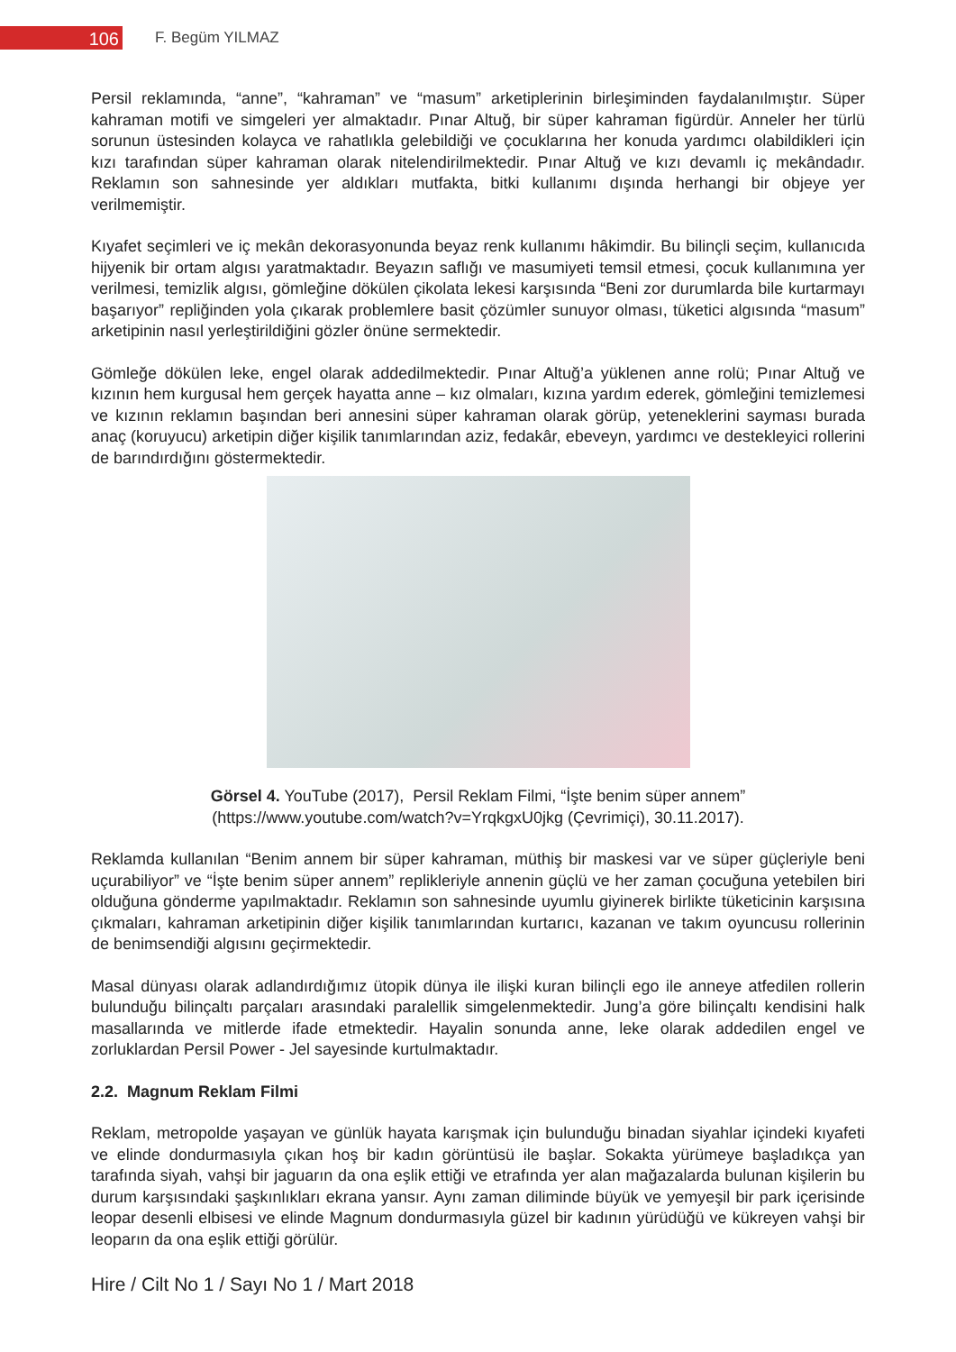106
F. Begüm YILMAZ
Persil reklamında, “anne”, “kahraman” ve “masum” arketiplerinin birleşiminden faydalanılmıştır. Süper kahraman motifi ve simgeleri yer almaktadır. Pınar Altuğ, bir süper kahraman figürdür. Anneler her türlü sorunun üstesinden kolayca ve rahatlıkla gelebildiği ve çocuklarına her konuda yardımcı olabildikleri için kızı tarafından süper kahraman olarak nitelendirilmektedir. Pınar Altuğ ve kızı devamlı iç mekândadır. Reklamın son sahnesinde yer aldıkları mutfakta, bitki kullanımı dışında herhangi bir objeye yer verilmemiştir.
Kıyafet seçimleri ve iç mekân dekorasyonunda beyaz renk kullanımı hâkimdir. Bu bilinçli seçim, kullanıcıda hijyenik bir ortam algısı yaratmaktadır. Beyazın saflığı ve masumiyeti temsil etmesi, çocuk kullanımına yer verilmesi, temizlik algısı, gömleğine dökülen çikolata lekesi karşısında “Beni zor durumlarda bile kurtarmayı başarıyor” repliğinden yola çıkarak problemlere basit çözümler sunuyor olması, tüketici algısında “masum” arketipinin nasıl yerleştirildiğini gözler önüne sermektedir.
Gömleğe dökülen leke, engel olarak addedilmektedir. Pınar Altuğ’a yüklenen anne rolü; Pınar Altuğ ve kızının hem kurgusal hem gerçek hayatta anne – kız olmaları, kızına yardım ederek, gömleğini temizlemesi ve kızının reklamın başından beri annesini süper kahraman olarak görüp, yeteneklerini sayması burada anaç (koruyucu) arketipin diğer kişilik tanımlarından aziz, fedakâr, ebeveyn, yardımcı ve destekleyici rollerini de barındırdığını göstermektedir.
Görsel 4. YouTube (2017), Persil Reklam Filmi, “İşte benim süper annem”
(https://www.youtube.com/watch?v=YrqkgxU0jkg (Çevrimiçi), 30.11.2017).
Reklamda kullanılan “Benim annem bir süper kahraman, müthiş bir maskesi var ve süper güçleriyle beni uçurabiliyor” ve “İşte benim süper annem” replikleriyle annenin güçlü ve her zaman çocuğuna yetebilen biri olduğuna gönderme yapılmaktadır. Reklamın son sahnesinde uyumlu giyinerek birlikte tüketicinin karşısına çıkmaları, kahraman arketipinin diğer kişilik tanımlarından kurtarıcı, kazanan ve takım oyuncusu rollerinin de benimsendiği algısını geçirmektedir.
Masal dünyası olarak adlandırdığımız ütopik dünya ile ilişki kuran bilinçli ego ile anneye atfedilen rollerin bulunduğu bilinçaltı parçaları arasındaki paralellik simgelenmektedir. Jung’a göre bilinçaltı kendisini halk masallarında ve mitlerde ifade etmektedir. Hayalin sonunda anne, leke olarak addedilen engel ve zorluklardan Persil Power - Jel sayesinde kurtulmaktadır.
2.2. Magnum Reklam Filmi
Reklam, metropolde yaşayan ve günlük hayata karışmak için bulunduğu binadan siyahlar içindeki kıyafeti ve elinde dondurmasıyla çıkan hoş bir kadın görüntüsü ile başlar. Sokakta yürümeye başladıkça yan tarafında siyah, vahşi bir jaguarın da ona eşlik ettiği ve etrafında yer alan mağazalarda bulunan kişilerin bu durum karşısındaki şaşkınlıkları ekrana yansır. Aynı zaman diliminde büyük ve yemyeşil bir park içerisinde leopar desenli elbisesi ve elinde Magnum dondurmasıyla güzel bir kadının yürüdüğü ve kükreyen vahşi bir leoparın da ona eşlik ettiği görülür.
Hire / Cilt No 1 / Sayı No 1 / Mart 2018